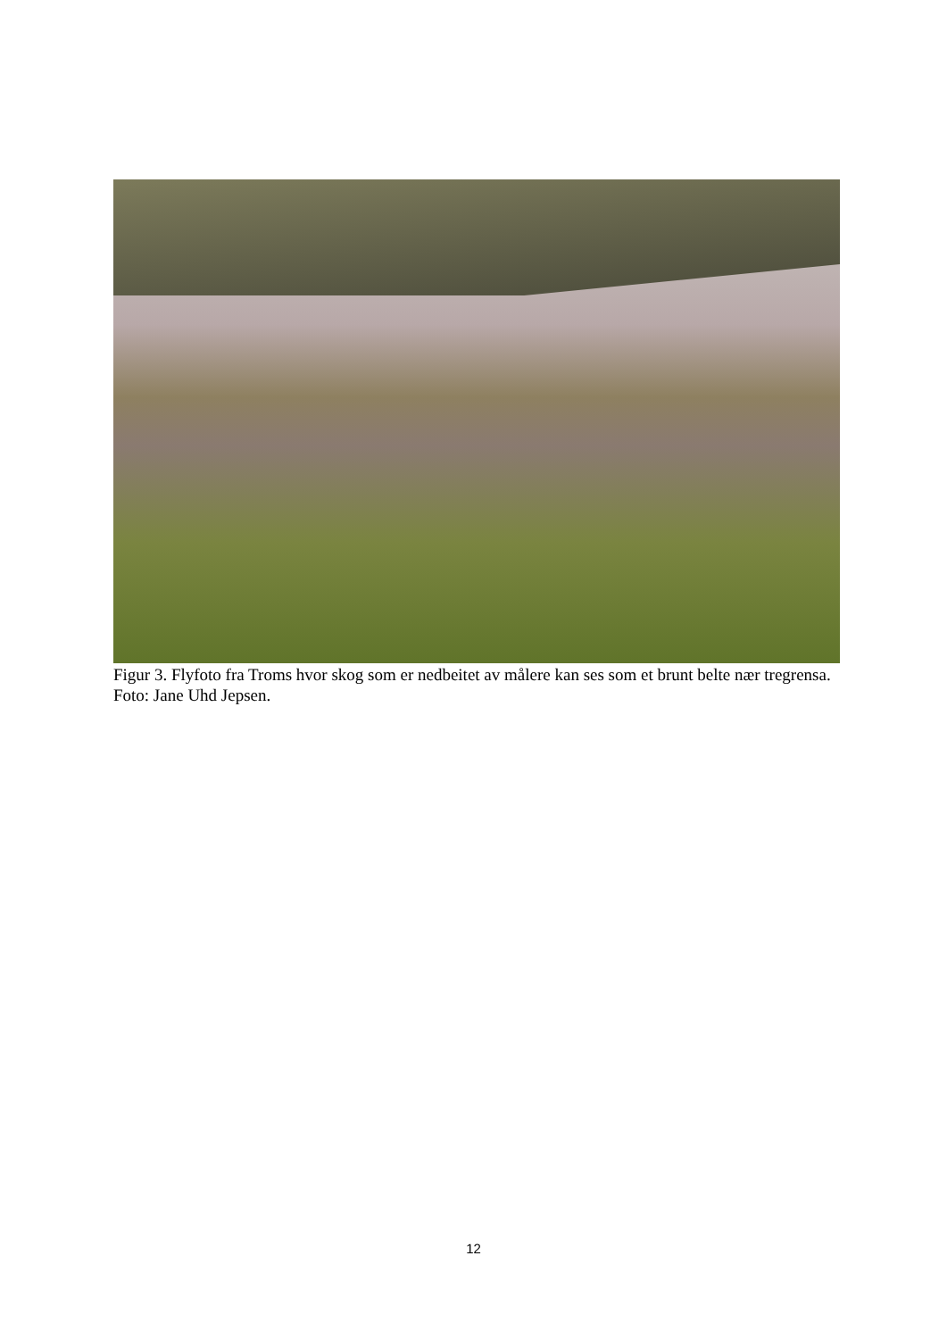Figur 3. Flyfoto fra Troms hvor skog som er nedbeitet av målere kan ses som et brunt belte nær tregrensa. Foto: Jane Uhd Jepsen.
12